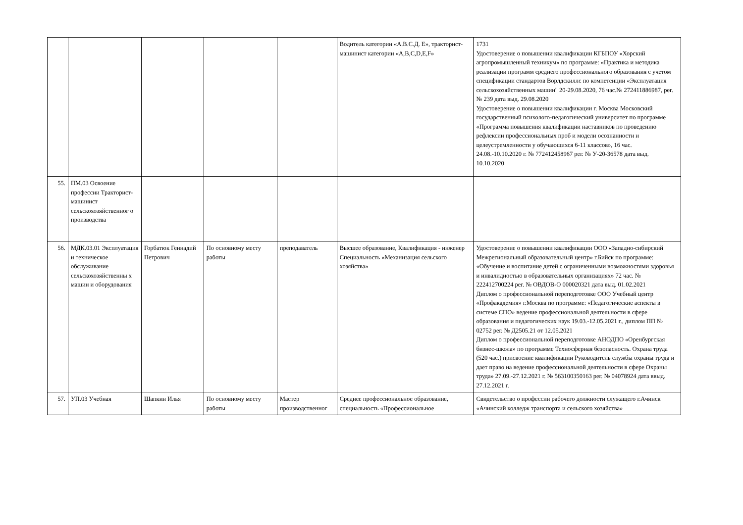| | | | | | Водитель категории «А.В.С.Д. Е», тракторист-машинист категории «A,B,C,D,E,F» | 1731 Удостоверение о повышении квалификации КГБПОУ «Хорский агропромышленный техникум» по программе: «Практика и методика реализации программ среднего профессионального образования с учетом спецификации стандартов Ворлдскиллс по компетенции «Эксплуатация сельскохозяйственных машин" 20-29.08.2020, 76 час.№ 272411886987, рег. № 239 дата выд. 29.08.2020 Удостоверение о повышении квалификации г. Москва Московский государственный психолого-педагогический университет по программе «Программа повышения квалификации наставников по проведению рефлексии профессиональных проб и модели осознанности и целеустремленности у обучающихся 6-11 классов», 16 час. 24.08.-10.10.2020 г. № 772412458967 рег. № У-20-36578 дата выд. 10.10.2020 |
| 55. | ПМ.03 Освоение профессии Тракторист-машинист сельскохозяйственног о производства | | | | | |
| 56. | МДК.03.01 Эксплуатация и техническое обслуживание сельскохозяйственны х машин и оборудования | Горбатюк Геннадий Петрович | По основному месту работы | преподаватель | Высшее образование, Квалификация - инженер Специальность «Механизация сельского хозяйства» | Удостоверение о повышении квалификации ООО «Западно-сибирский Межрегиональный образовательный центр» г.Бийск по программе: «Обучение и воспитание детей с ограниченными возможностями здоровья и инвалидностью в образовательных организациях» 72 час. № 222412700224 рег. № ОВДОВ-О 000020321 дата выд. 01.02.2021 Диплом о профессиональной переподготовке ООО Учебный центр «Профакадемия» г.Москва по программе: «Педагогические аспекты в системе СПО» ведение профессиональной деятельности в сфере образования и педагогических наук 19.03.-12.05.2021 г., диплом ПП № 02752 рег. № Д2505.21 от 12.05.2021 Диплом о профессиональной переподготовке АНОДПО «Оренбургская бизнес-школа» по программе Техносферная безопасность. Охрана труда (520 час.) присвоение квалификации Руководитель службы охраны труда и дает право на ведение профессиональной деятельности в сфере Охраны труда» 27.09.-27.12.2021 г. № 563100350163 рег. № 04078924 дата ввыд. 27.12.2021 г. |
| 57. | УП.03 Учебная | Шапкин Илья | По основному месту работы | Мастер производственног | Среднее профессиональное образование, специальность «Профессиональное | Свидетельство о профессии рабочего должности служащего г.Ачинск «Ачинский колледж транспорта и сельского хозяйства» |